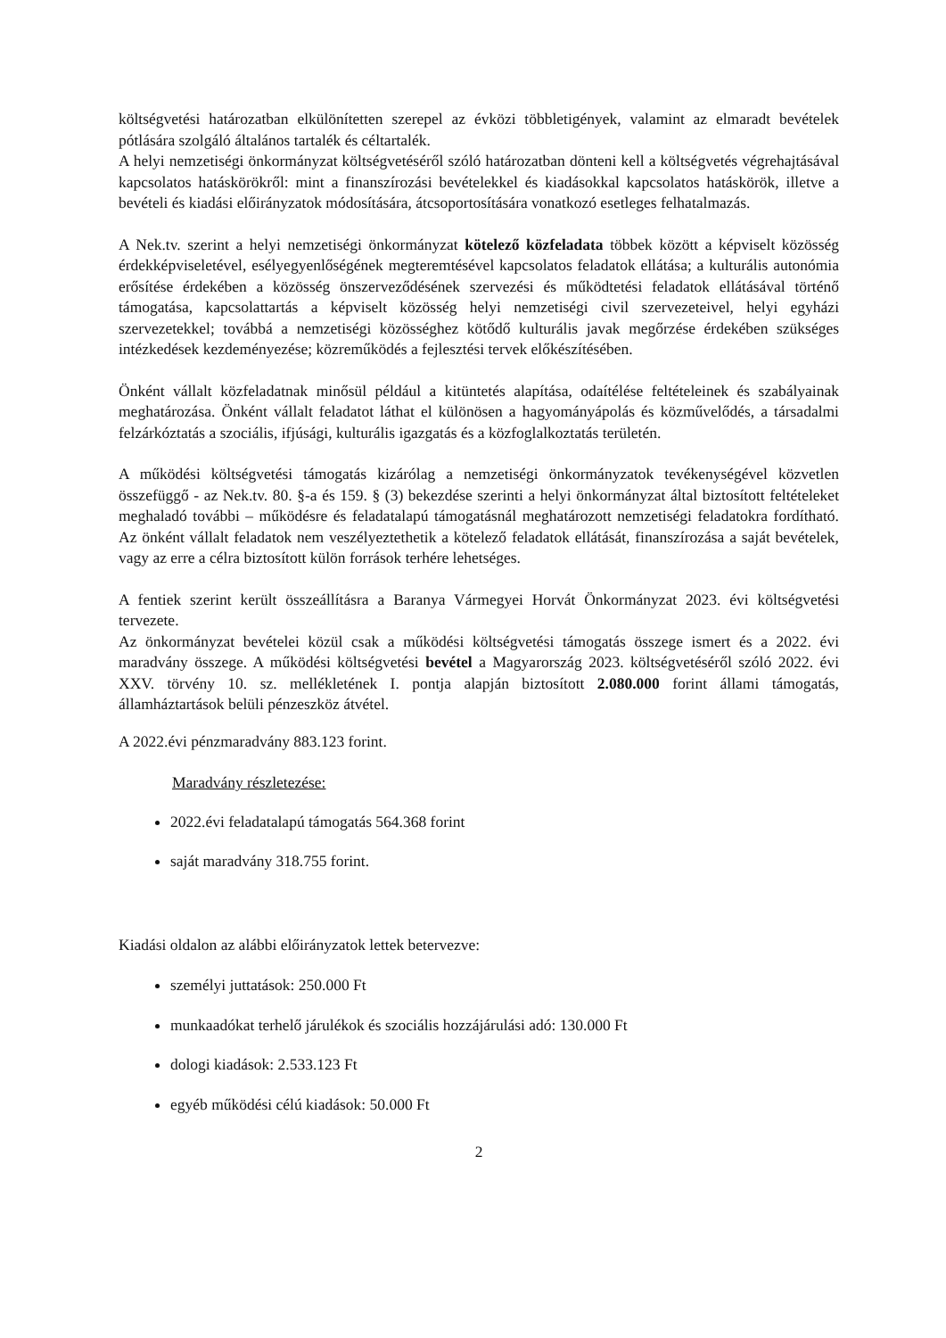költségvetési határozatban elkülönítetten szerepel az évközi többletigények, valamint az elmaradt bevételek pótlására szolgáló általános tartalék és céltartalék.
A helyi nemzetiségi önkormányzat költségvetéséről szóló határozatban dönteni kell a költségvetés végrehajtásával kapcsolatos hatáskörökről: mint a finanszírozási bevételekkel és kiadásokkal kapcsolatos hatáskörök, illetve a bevételi és kiadási előirányzatok módosítására, átcsoportosítására vonatkozó esetleges felhatalmazás.
A Nek.tv. szerint a helyi nemzetiségi önkormányzat kötelező közfeladata többek között a képviselt közösség érdekképviseletével, esélyegyenlőségének megteremtésével kapcsolatos feladatok ellátása; a kulturális autonómia erősítése érdekében a közösség önszerveződésének szervezési és működtetési feladatok ellátásával történő támogatása, kapcsolattartás a képviselt közösség helyi nemzetiségi civil szervezeteivel, helyi egyházi szervezetekkel; továbbá a nemzetiségi közösséghez kötődő kulturális javak megőrzése érdekében szükséges intézkedések kezdeményezése; közreműködés a fejlesztési tervek előkészítésében.
Önként vállalt közfeladatnak minősül például a kitüntetés alapítása, odaítélése feltételeinek és szabályainak meghatározása. Önként vállalt feladatot láthat el különösen a hagyományápolás és közművelődés, a társadalmi felzárkóztatás a szociális, ifjúsági, kulturális igazgatás és a közfoglalkoztatás területén.
A működési költségvetési támogatás kizárólag a nemzetiségi önkormányzatok tevékenységével közvetlen összefüggő - az Nek.tv. 80. §-a és 159. § (3) bekezdése szerinti a helyi önkormányzat által biztosított feltételeket meghaladó további – működésre és feladatalapú támogatásnál meghatározott nemzetiségi feladatokra fordítható. Az önként vállalt feladatok nem veszélyeztethetik a kötelező feladatok ellátását, finanszírozása a saját bevételek, vagy az erre a célra biztosított külön források terhére lehetséges.
A fentiek szerint került összeállításra a Baranya Vármegyei Horvát Önkormányzat 2023. évi költségvetési tervezete.
Az önkormányzat bevételei közül csak a működési költségvetési támogatás összege ismert és a 2022. évi maradvány összege. A működési költségvetési bevétel a Magyarország 2023. költségvetéséről szóló 2022. évi XXV. törvény 10. sz. mellékletének I. pontja alapján biztosított 2.080.000 forint állami támogatás, államháztartások belüli pénzeszköz átvétel.
A 2022.évi pénzmaradvány 883.123 forint.
Maradvány részletezése:
2022.évi feladatalapú támogatás 564.368 forint
saját maradvány 318.755 forint.
Kiadási oldalon az alábbi előirányzatok lettek betervezve:
személyi juttatások: 250.000 Ft
munkaadókat terhelő járulékok és szociális hozzájárulási adó: 130.000 Ft
dologi kiadások: 2.533.123 Ft
egyéb működési célú kiadások: 50.000 Ft
2